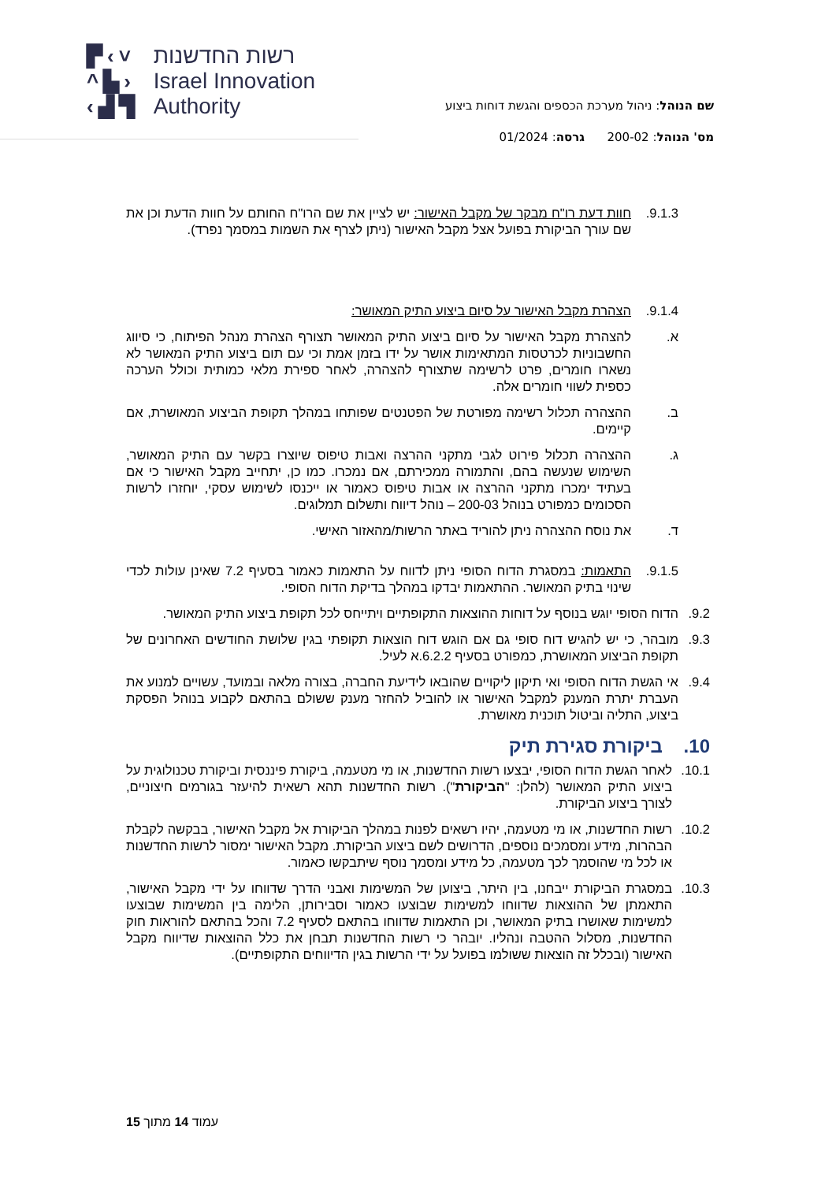▛‹˅
^▙›
‹▟▜
רשות החדשנות
Israel Innovation
Authority
שם הנוהל: ניהול מערכת הכספים והגשת דוחות ביצוע
מס' הנוהל: 200-02 גרסה: 01/2024
9.1.3. חוות דעת רו"ח מבקר של מקבל האישור: יש לציין את שם הרו"ח החותם על חוות הדעת וכן את שם עורך הביקורת בפועל אצל מקבל האישור (ניתן לצרף את השמות במסמך נפרד).
9.1.4. הצהרת מקבל האישור על סיום ביצוע התיק המאושר:
א. להצהרת מקבל האישור על סיום ביצוע התיק המאושר תצורף הצהרת מנהל הפיתוח, כי סיווג החשבוניות לכרטסות המתאימות אושר על ידו בזמן אמת וכי עם תום ביצוע התיק המאושר לא נשארו חומרים, פרט לרשימה שתצורף להצהרה, לאחר ספירת מלאי כמותית וכולל הערכה כספית לשווי חומרים אלה.
ב. ההצהרה תכלול רשימה מפורטת של הפטנטים שפותחו במהלך תקופת הביצוע המאושרת, אם קיימים.
ג. ההצהרה תכלול פירוט לגבי מתקני ההרצה ואבות טיפוס שיוצרו בקשר עם התיק המאושר, השימוש שנעשה בהם, והתמורה ממכירתם, אם נמכרו. כמו כן, יתחייב מקבל האישור כי אם בעתיד ימכרו מתקני ההרצה או אבות טיפוס כאמור או ייכנסו לשימוש עסקי, יוחזרו לרשות הסכומים כמפורט בנוהל 200-03 – נוהל דיווח ותשלום תמלוגים.
ד. את נוסח ההצהרה ניתן להוריד באתר הרשות/מהאזור האישי.
9.1.5. התאמות: במסגרת הדוח הסופי ניתן לדווח על התאמות כאמור בסעיף 7.2 שאינן עולות לכדי שינוי בתיק המאושר. ההתאמות יבדקו במהלך בדיקת הדוח הסופי.
9.2. הדוח הסופי יוגש בנוסף על דוחות ההוצאות התקופתיים ויתייחס לכל תקופת ביצוע התיק המאושר.
9.3. מובהר, כי יש להגיש דוח סופי גם אם הוגש דוח הוצאות תקופתי בגין שלושת החודשים האחרונים של תקופת הביצוע המאושרת, כמפורט בסעיף 6.2.2.א לעיל.
9.4. אי הגשת הדוח הסופי ואי תיקון ליקויים שהובאו לידיעת החברה, בצורה מלאה ובמועד, עשויים למנוע את העברת יתרת המענק למקבל האישור או להוביל להחזר מענק ששולם בהתאם לקבוע בנוהל הפסקת ביצוע, התליה וביטול תוכנית מאושרת.
10. ביקורת סגירת תיק
10.1. לאחר הגשת הדוח הסופי, יבצעו רשות החדשנות, או מי מטעמה, ביקורת פיננסית וביקורת טכנולוגית על ביצוע התיק המאושר (להלן: "הביקורת"). רשות החדשנות תהא רשאית להיעזר בגורמים חיצוניים, לצורך ביצוע הביקורת.
10.2. רשות החדשנות, או מי מטעמה, יהיו רשאים לפנות במהלך הביקורת אל מקבל האישור, בבקשה לקבלת הבהרות, מידע ומסמכים נוספים, הדרושים לשם ביצוע הביקורת. מקבל האישור ימסור לרשות החדשנות או לכל מי שהוסמך לכך מטעמה, כל מידע ומסמך נוסף שיתבקשו כאמור.
10.3. במסגרת הביקורת ייבחנו, בין היתר, ביצוען של המשימות ואבני הדרך שדווחו על ידי מקבל האישור, התאמתן של ההוצאות שדווחו למשימות שבוצעו כאמור וסבירותן, הלימה בין המשימות שבוצעו למשימות שאושרו בתיק המאושר, וכן התאמות שדווחו בהתאם לסעיף 7.2 והכל בהתאם להוראות חוק החדשנות, מסלול ההטבה ונהליו. יובהר כי רשות החדשנות תבחן את כלל ההוצאות שדיווח מקבל האישור (ובכלל זה הוצאות ששולמו בפועל על ידי הרשות בגין הדיווחים התקופתיים).
עמוד 14 מתוך 15